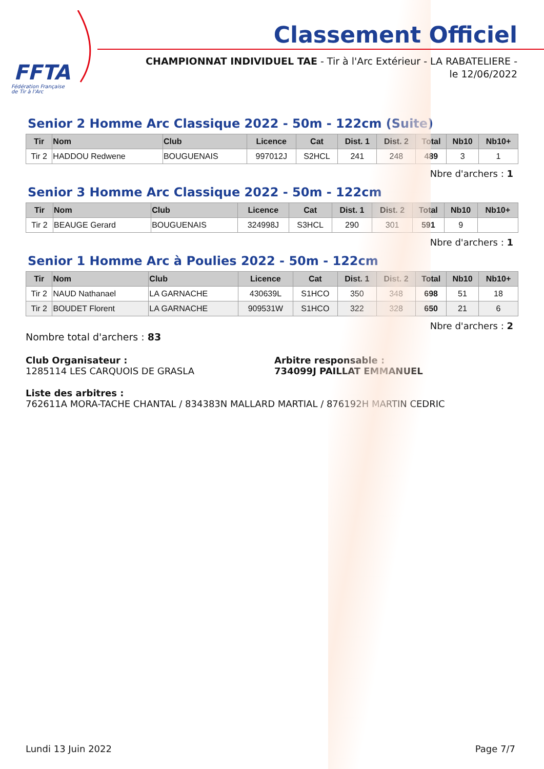FFTA
Fédération Française
de Tir à l'Arc
Classement Officiel
CHAMPIONNAT INDIVIDUEL TAE - Tir à l'Arc Extérieur - LA RABATELIERE - le 12/06/2022
Senior 2 Homme Arc Classique 2022 - 50m - 122cm (Suite)
| Tir | Nom | Club | Licence | Cat | Dist. 1 | Dist. 2 | Total | Nb10 | Nb10+ |
| --- | --- | --- | --- | --- | --- | --- | --- | --- | --- |
| Tir 2 | HADDOU Redwene | BOUGUENAIS | 997012J | S2HCL | 241 | 248 | 489 | 3 | 1 |
Nbre d'archers : 1
Senior 3 Homme Arc Classique 2022 - 50m - 122cm
| Tir | Nom | Club | Licence | Cat | Dist. 1 | Dist. 2 | Total | Nb10 | Nb10+ |
| --- | --- | --- | --- | --- | --- | --- | --- | --- | --- |
| Tir 2 | BEAUGE Gerard | BOUGUENAIS | 324998J | S3HCL | 290 | 301 | 591 | 9 | |
Nbre d'archers : 1
Senior 1 Homme Arc à Poulies 2022 - 50m - 122cm
| Tir | Nom | Club | Licence | Cat | Dist. 1 | Dist. 2 | Total | Nb10 | Nb10+ |
| --- | --- | --- | --- | --- | --- | --- | --- | --- | --- |
| Tir 2 | NAUD Nathanael | LA GARNACHE | 430639L | S1HCO | 350 | 348 | 698 | 51 | 18 |
| Tir 2 | BOUDET Florent | LA GARNACHE | 909531W | S1HCO | 322 | 328 | 650 | 21 | 6 |
Nbre d'archers : 2
Nombre total d'archers : 83
Club Organisateur :
1285114 LES CARQUOIS DE GRASLA
Arbitre responsable :
734099J PAILLAT EMMANUEL
Liste des arbitres :
762611A MORA-TACHE CHANTAL / 834383N MALLARD MARTIAL / 876192H MARTIN CEDRIC
Lundi 13 Juin 2022 Page 7/7